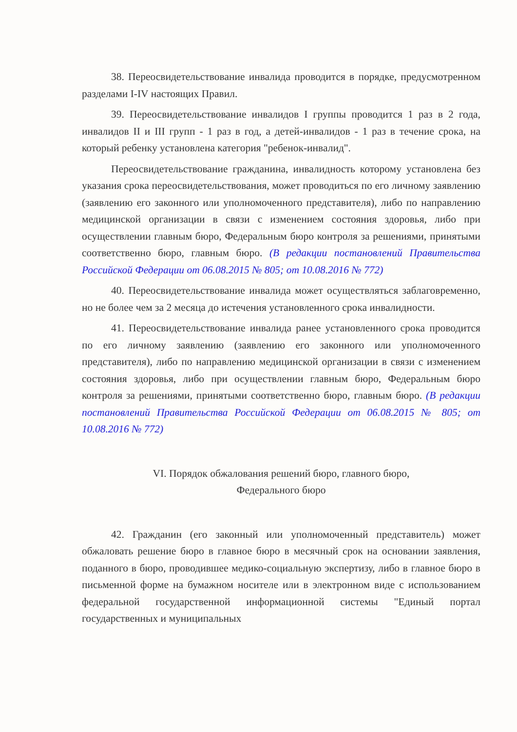38. Переосвидетельствование инвалида проводится в порядке, предусмотренном разделами I-IV настоящих Правил.
39. Переосвидетельствование инвалидов I группы проводится 1 раз в 2 года, инвалидов II и III групп - 1 раз в год, а детей-инвалидов - 1 раз в течение срока, на который ребенку установлена категория "ребенок-инвалид".
Переосвидетельствование гражданина, инвалидность которому установлена без указания срока переосвидетельствования, может проводиться по его личному заявлению (заявлению его законного или уполномоченного представителя), либо по направлению медицинской организации в связи с изменением состояния здоровья, либо при осуществлении главным бюро, Федеральным бюро контроля за решениями, принятыми соответственно бюро, главным бюро. (В редакции постановлений Правительства Российской Федерации от 06.08.2015 № 805; от 10.08.2016 № 772)
40. Переосвидетельствование инвалида может осуществляться заблаговременно, но не более чем за 2 месяца до истечения установленного срока инвалидности.
41. Переосвидетельствование инвалида ранее установленного срока проводится по его личному заявлению (заявлению его законного или уполномоченного представителя), либо по направлению медицинской организации в связи с изменением состояния здоровья, либо при осуществлении главным бюро, Федеральным бюро контроля за решениями, принятыми соответственно бюро, главным бюро. (В редакции постановлений Правительства Российской Федерации от 06.08.2015 № 805; от 10.08.2016 № 772)
VI. Порядок обжалования решений бюро, главного бюро,
Федерального бюро
42. Гражданин (его законный или уполномоченный представитель) может обжаловать решение бюро в главное бюро в месячный срок на основании заявления, поданного в бюро, проводившее медико-социальную экспертизу, либо в главное бюро в письменной форме на бумажном носителе или в электронном виде с использованием федеральной государственной информационной системы "Единый портал государственных и муниципальных